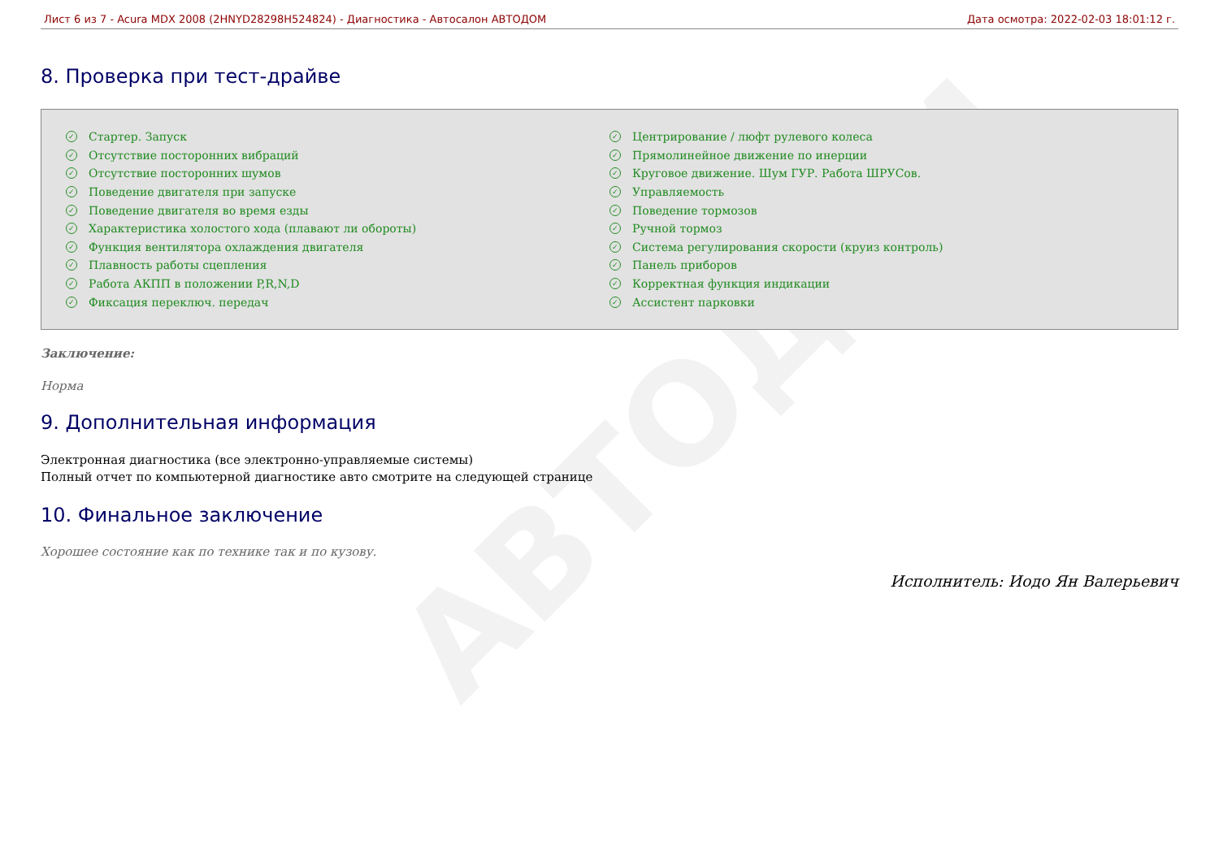АВТОДОМ
Лист 6 из 7 - Acura MDX 2008 (2HNYD28298H524824) - Диагностика - Автосалон АВТОДОМ Дата осмотра: 2022-02-03 18:01:12 г.
8. Проверка при тест-драйве
✓ Стартер. Запуск
✓ Отсутствие посторонних вибраций
✓ Отсутствие посторонних шумов
✓ Поведение двигателя при запуске
✓ Поведение двигателя во время езды
✓ Характеристика холостого хода (плавают ли обороты)
✓ Функция вентилятора охлаждения двигателя
✓ Плавность работы сцепления
✓ Работа АКПП в положении P,R,N,D
✓ Фиксация переключ. передач
✓ Центрирование / люфт рулевого колеса
✓ Прямолинейное движение по инерции
✓ Круговое движение. Шум ГУР. Работа ШРУСов.
✓ Управляемость
✓ Поведение тормозов
✓ Ручной тормоз
✓ Система регулирования скорости (круиз контроль)
✓ Панель приборов
✓ Корректная функция индикации
✓ Ассистент парковки
Заключение:
Норма
9. Дополнительная информация
Электронная диагностика (все электронно-управляемые системы)
Полный отчет по компьютерной диагностике авто смотрите на следующей странице
10. Финальное заключение
Хорошее состояние как по технике так и по кузову.
Исполнитель: Иодо Ян Валерьевич